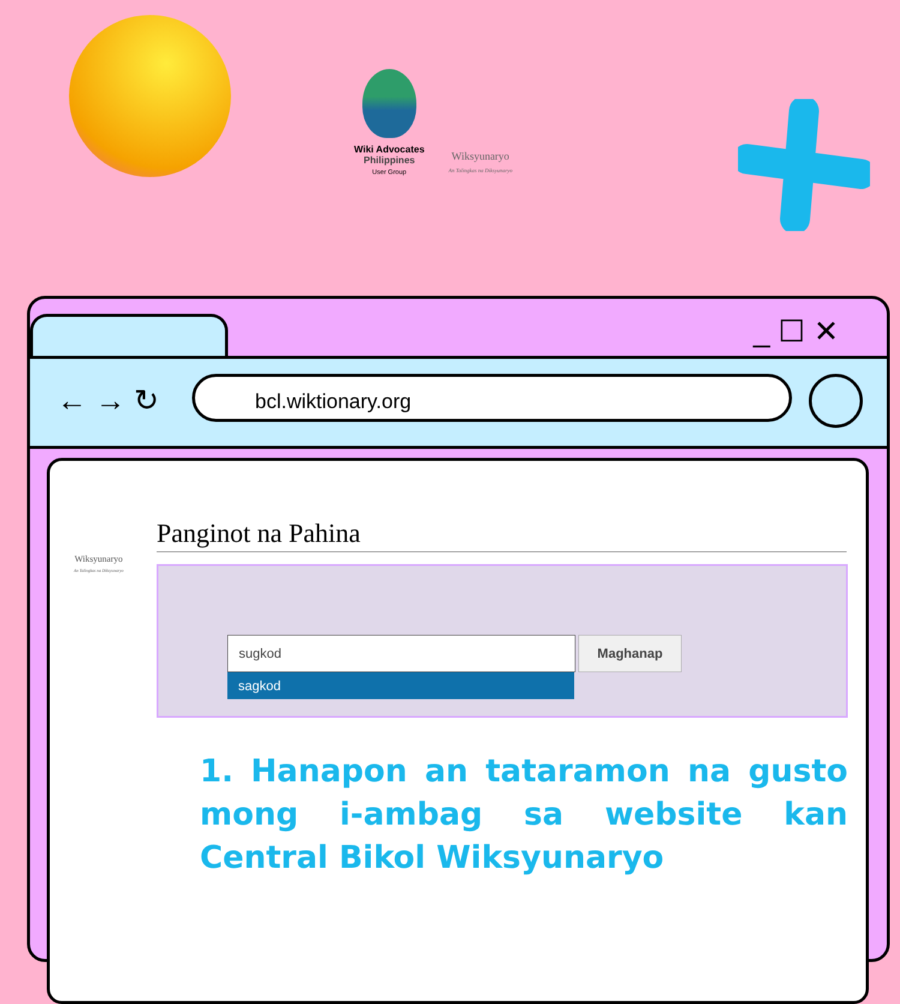Wiki Advocates
Philippines
User Group
Wiksyunaryo
An Talingkas na Diksyunaryo
_ ☐ ✕
← → ↻ bcl.wiktionary.org
Wiksyunaryo
An Talingkas na Diksyunaryo
Panginot na Pahina
sugkod
sagkod
Maghanap
1. Hanapon an tataramon na gusto mong i-ambag sa website kan Central Bikol Wiksyunaryo